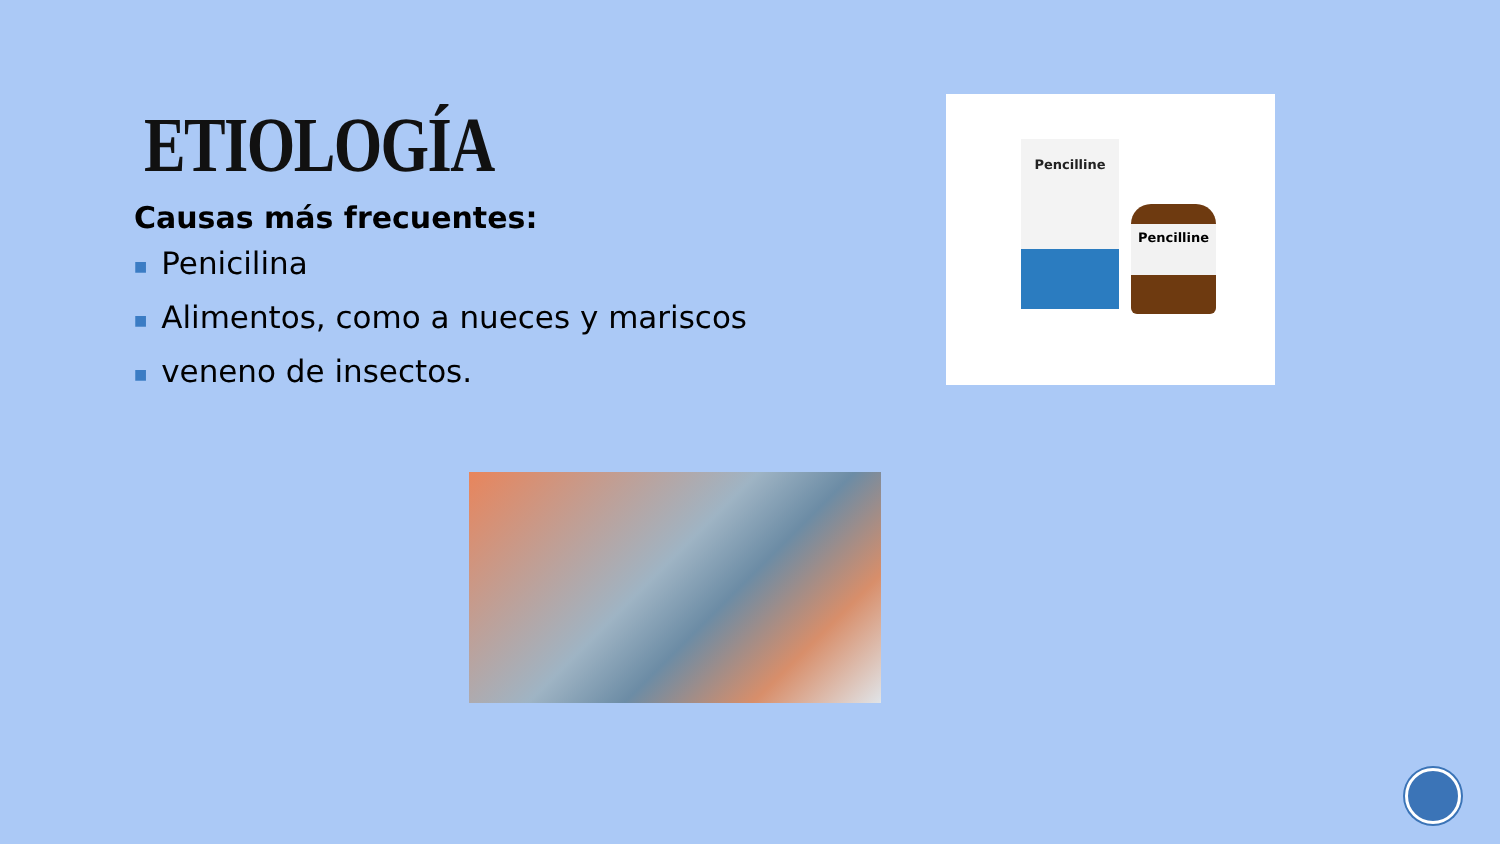ETIOLOGÍA
Causas más frecuentes:
■ Penicilina
■ Alimentos, como a nueces y mariscos
■ veneno de insectos.
Pencilline
Pencilline